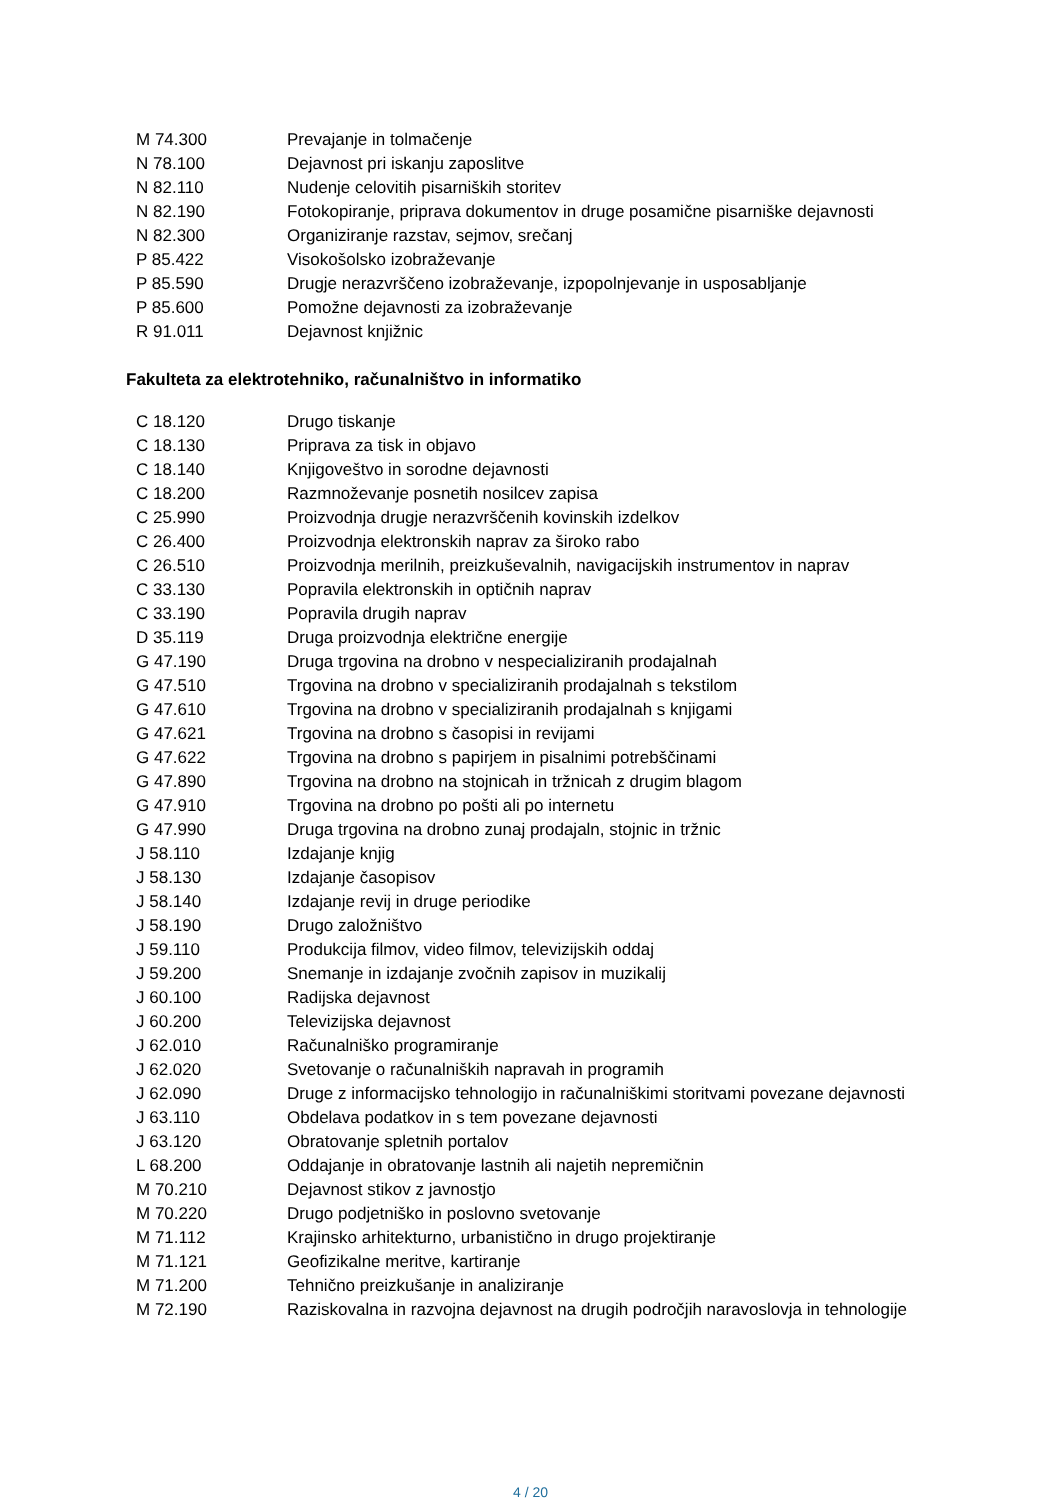| M 74.300 | Prevajanje in tolmačenje |
| N 78.100 | Dejavnost pri iskanju zaposlitve |
| N 82.110 | Nudenje celovitih pisarniških storitev |
| N 82.190 | Fotokopiranje, priprava dokumentov in druge posamične pisarniške dejavnosti |
| N 82.300 | Organiziranje razstav, sejmov, srečanj |
| P 85.422 | Visokošolsko izobraževanje |
| P 85.590 | Drugje nerazvrščeno izobraževanje, izpopolnjevanje in usposabljanje |
| P 85.600 | Pomožne dejavnosti za izobraževanje |
| R 91.011 | Dejavnost knjižnic |
Fakulteta za elektrotehniko, računalništvo in informatiko
| C 18.120 | Drugo tiskanje |
| C 18.130 | Priprava za tisk in objavo |
| C 18.140 | Knjigoveštvo in sorodne dejavnosti |
| C 18.200 | Razmnoževanje posnetih nosilcev zapisa |
| C 25.990 | Proizvodnja drugje nerazvrščenih kovinskih izdelkov |
| C 26.400 | Proizvodnja elektronskih naprav za široko rabo |
| C 26.510 | Proizvodnja merilnih, preizkuševalnih, navigacijskih instrumentov in naprav |
| C 33.130 | Popravila elektronskih in optičnih naprav |
| C 33.190 | Popravila drugih naprav |
| D 35.119 | Druga proizvodnja električne energije |
| G 47.190 | Druga trgovina na drobno v nespecializiranih prodajalnah |
| G 47.510 | Trgovina na drobno v specializiranih prodajalnah s tekstilom |
| G 47.610 | Trgovina na drobno v specializiranih prodajalnah s knjigami |
| G 47.621 | Trgovina na drobno s časopisi in revijami |
| G 47.622 | Trgovina na drobno s papirjem in pisalnimi potrebščinami |
| G 47.890 | Trgovina na drobno na stojnicah in tržnicah z drugim blagom |
| G 47.910 | Trgovina na drobno po pošti ali po internetu |
| G 47.990 | Druga trgovina na drobno zunaj prodajaln, stojnic in tržnic |
| J 58.110 | Izdajanje knjig |
| J 58.130 | Izdajanje časopisov |
| J 58.140 | Izdajanje revij in druge periodike |
| J 58.190 | Drugo založništvo |
| J 59.110 | Produkcija filmov, video filmov, televizijskih oddaj |
| J 59.200 | Snemanje in izdajanje zvočnih zapisov in muzikalij |
| J 60.100 | Radijska dejavnost |
| J 60.200 | Televizijska dejavnost |
| J 62.010 | Računalniško programiranje |
| J 62.020 | Svetovanje o računalniških napravah in programih |
| J 62.090 | Druge z informacijsko tehnologijo in računalniškimi storitvami povezane dejavnosti |
| J 63.110 | Obdelava podatkov in s tem povezane dejavnosti |
| J 63.120 | Obratovanje spletnih portalov |
| L 68.200 | Oddajanje in obratovanje lastnih ali najetih nepremičnin |
| M 70.210 | Dejavnost stikov z javnostjo |
| M 70.220 | Drugo podjetniško in poslovno svetovanje |
| M 71.112 | Krajinsko arhitekturno, urbanistično in drugo projektiranje |
| M 71.121 | Geofizikalne meritve, kartiranje |
| M 71.200 | Tehnično preizkušanje in analiziranje |
| M 72.190 | Raziskovalna in razvojna dejavnost na drugih področjih naravoslovja in tehnologije |
4 / 20